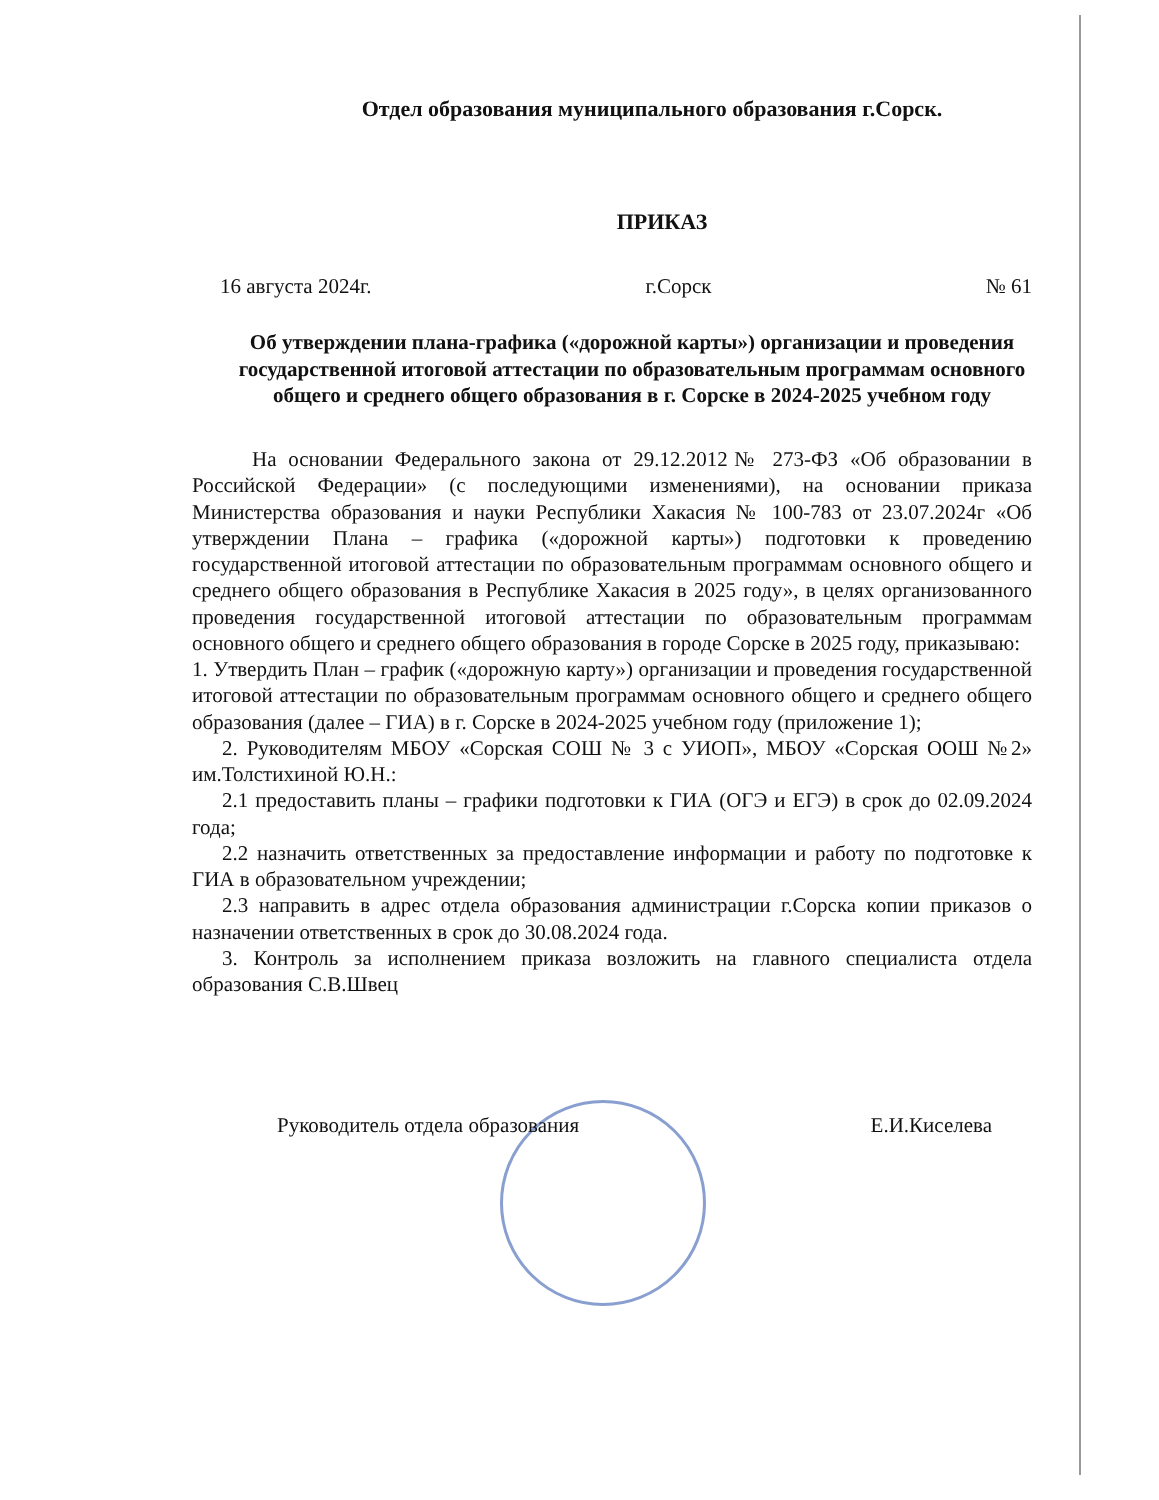Отдел образования муниципального образования г.Сорск.
ПРИКАЗ
16 августа 2024г. г.Сорск № 61
Об утверждении плана-графика («дорожной карты») организации и проведения государственной итоговой аттестации по образовательным программам основного общего и среднего общего образования в г. Сорске в 2024-2025 учебном году
На основании Федерального закона от 29.12.2012№ 273-ФЗ «Об образовании в Российской Федерации» (с последующими изменениями), на основании приказа Министерства образования и науки Республики Хакасия № 100-783 от 23.07.2024г «Об утверждении Плана – графика («дорожной карты») подготовки к проведению государственной итоговой аттестации по образовательным программам основного общего и среднего общего образования в Республике Хакасия в 2025 году», в целях организованного проведения государственной итоговой аттестации по образовательным программам основного общего и среднего общего образования в городе Сорске в 2025 году, приказываю:
1. Утвердить План – график («дорожную карту») организации и проведения государственной итоговой аттестации по образовательным программам основного общего и среднего общего образования (далее – ГИА) в г. Сорске в 2024-2025 учебном году (приложение 1);
2. Руководителям МБОУ «Сорская СОШ № 3 с УИОП», МБОУ «Сорская ООШ №2» им.Толстихиной Ю.Н.:
2.1 предоставить планы – графики подготовки к ГИА (ОГЭ и ЕГЭ) в срок до 02.09.2024 года;
2.2 назначить ответственных за предоставление информации и работу по подготовке к ГИА в образовательном учреждении;
2.3 направить в адрес отдела образования администрации г.Сорска копии приказов о назначении ответственных в срок до 30.08.2024 года.
3. Контроль за исполнением приказа возложить на главного специалиста отдела образования С.В.Швец
Руководитель отдела образования Е.И.Киселева